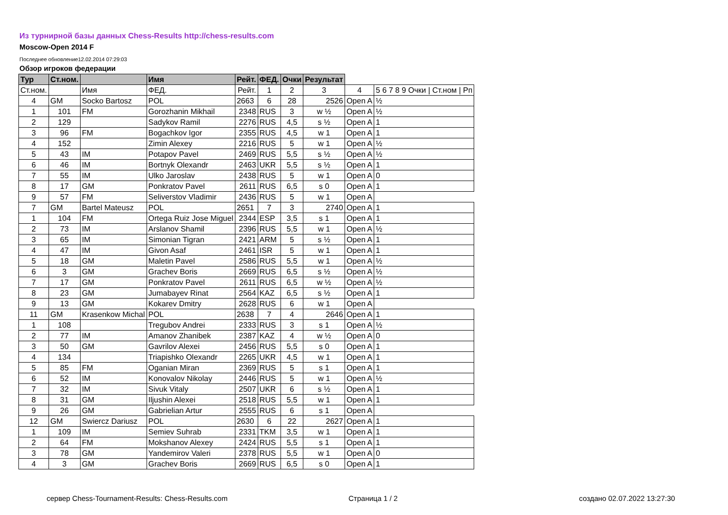Из турнирной базы данных Chess-Results http://chess-results.com
Moscow-Open 2014 F
Последнее обновление12.02.2014 07:29:03
Обзор игроков федерации
| Тур | Ст.ном. | | Имя | Рейт. | ФЕД. | Очки | Результат | | |
| --- | --- | --- | --- | --- | --- | --- | --- | --- | --- |
| Ст.ном. | | Имя | ФЕД. | Рейт. | 1 | 2 | 3 | 4 | 5 6 7 8 9 Очки / Ст.ном / Рп |
| 4 | GM | Socko Bartosz | POL | 2663 | 6 | 28 | 2526 | Open A | ½ |
| 1 | 101 | FM | Gorozhanin Mikhail | 2348 | RUS | 3 | w ½ | Open A | ½ |
| 2 | 129 | | Sadykov Ramil | 2276 | RUS | 4,5 | s ½ | Open A | 1 |
| 3 | 96 | FM | Bogachkov Igor | 2355 | RUS | 4,5 | w 1 | Open A | 1 |
| 4 | 152 | | Zimin Alexey | 2216 | RUS | 5 | w 1 | Open A | ½ |
| 5 | 43 | IM | Potapov Pavel | 2469 | RUS | 5,5 | s ½ | Open A | ½ |
| 6 | 46 | IM | Bortnyk Olexandr | 2463 | UKR | 5,5 | s ½ | Open A | 1 |
| 7 | 55 | IM | Ulko Jaroslav | 2438 | RUS | 5 | w 1 | Open A | 0 |
| 8 | 17 | GM | Ponkratov Pavel | 2611 | RUS | 6,5 | s 0 | Open A | 1 |
| 9 | 57 | FM | Seliverstov Vladimir | 2436 | RUS | 5 | w 1 | Open A | |
| 7 | GM | Bartel Mateusz | POL | 2651 | 7 | 3 | 2740 | Open A | 1 |
| 1 | 104 | FM | Ortega Ruiz Jose Miguel | 2344 | ESP | 3,5 | s 1 | Open A | 1 |
| 2 | 73 | IM | Arslanov Shamil | 2396 | RUS | 5,5 | w 1 | Open A | ½ |
| 3 | 65 | IM | Simonian Tigran | 2421 | ARM | 5 | s ½ | Open A | 1 |
| 4 | 47 | IM | Givon Asaf | 2461 | ISR | 5 | w 1 | Open A | 1 |
| 5 | 18 | GM | Maletin Pavel | 2586 | RUS | 5,5 | w 1 | Open A | ½ |
| 6 | 3 | GM | Grachev Boris | 2669 | RUS | 6,5 | s ½ | Open A | ½ |
| 7 | 17 | GM | Ponkratov Pavel | 2611 | RUS | 6,5 | w ½ | Open A | ½ |
| 8 | 23 | GM | Jumabayev Rinat | 2564 | KAZ | 6,5 | s ½ | Open A | 1 |
| 9 | 13 | GM | Kokarev Dmitry | 2628 | RUS | 6 | w 1 | Open A | |
| 11 | GM | Krasenkow Michal | POL | 2638 | 7 | 4 | 2646 | Open A | 1 |
| 1 | 108 | | Tregubov Andrei | 2333 | RUS | 3 | s 1 | Open A | ½ |
| 2 | 77 | IM | Amanov Zhanibek | 2387 | KAZ | 4 | w ½ | Open A | 0 |
| 3 | 50 | GM | Gavrilov Alexei | 2456 | RUS | 5,5 | s 0 | Open A | 1 |
| 4 | 134 | | Triapishko Olexandr | 2265 | UKR | 4,5 | w 1 | Open A | 1 |
| 5 | 85 | FM | Oganian Miran | 2369 | RUS | 5 | s 1 | Open A | 1 |
| 6 | 52 | IM | Konovalov Nikolay | 2446 | RUS | 5 | w 1 | Open A | ½ |
| 7 | 32 | IM | Sivuk Vitaly | 2507 | UKR | 6 | s ½ | Open A | 1 |
| 8 | 31 | GM | Iljushin Alexei | 2518 | RUS | 5,5 | w 1 | Open A | 1 |
| 9 | 26 | GM | Gabrielian Artur | 2555 | RUS | 6 | s 1 | Open A | |
| 12 | GM | Swiercz Dariusz | POL | 2630 | 6 | 22 | 2627 | Open A | 1 |
| 1 | 109 | IM | Semiev Suhrab | 2331 | TKM | 3,5 | w 1 | Open A | 1 |
| 2 | 64 | FM | Mokshanov Alexey | 2424 | RUS | 5,5 | s 1 | Open A | 1 |
| 3 | 78 | GM | Yandemirov Valeri | 2378 | RUS | 5,5 | w 1 | Open A | 0 |
| 4 | 3 | GM | Grachev Boris | 2669 | RUS | 6,5 | s 0 | Open A | 1 |
сервер Chess-Tournament-Results: Chess-Results.com
Страница 1 / 2 создано 02.07.2022 13:27:30